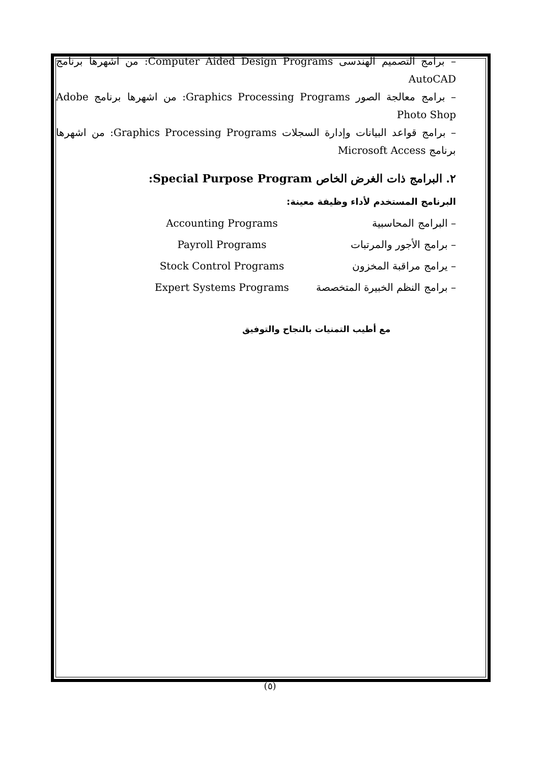– برامج التصميم الهندسى Computer Aided Design Programs: من اشهرها برنامج AutoCAD
– برامج معالجة الصور Graphics Processing Programs: من اشهرها برنامج Adobe Photo Shop
– برامج قواعد البيانات وإدارة السجلات Graphics Processing Programs: من اشهرها برنامج Microsoft Access
٢. البرامج ذات الغرض الخاص Special Purpose Program:
البرنامج المستخدم لأداء وظيفة معينة:
– البرامج المحاسبية Accounting Programs
– برامج الأجور والمرتبات Payroll Programs
– يرامج مراقبة المخزون Stock Control Programs
– برامج النظم الخبيرة المتخصصة Expert Systems Programs
مع أطيب التمنيات بالنجاح والتوفيق
(٥)